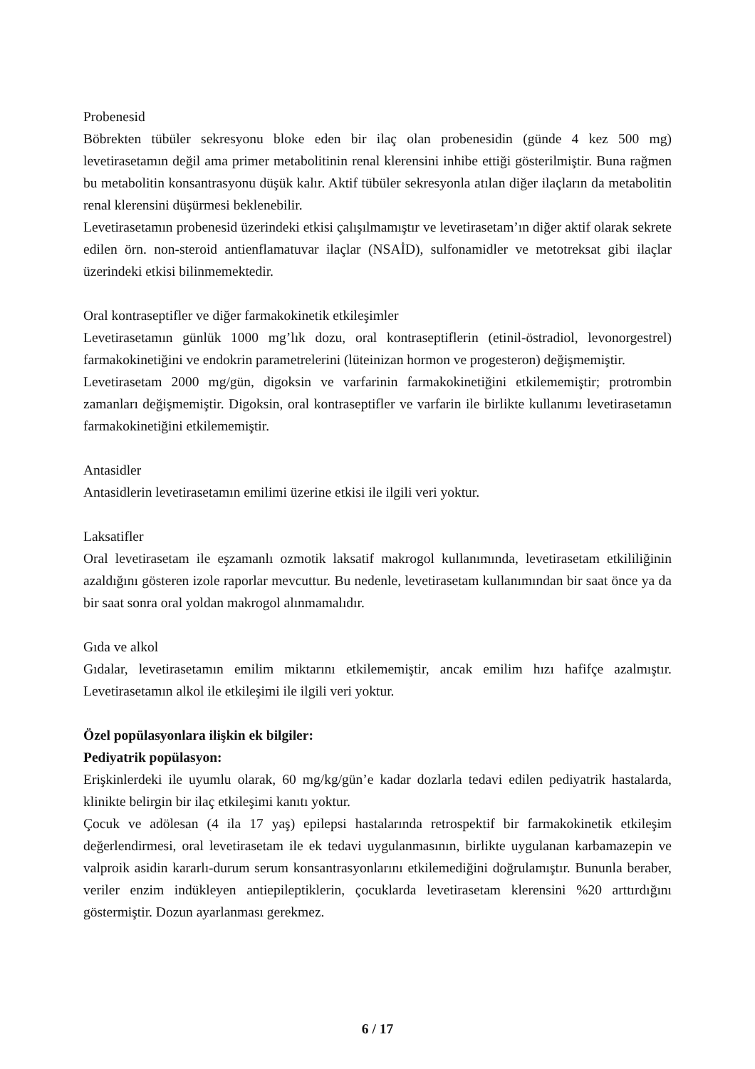Probenesid
Böbrekten tübüler sekresyonu bloke eden bir ilaç olan probenesidin (günde 4 kez 500 mg) levetirasetamın değil ama primer metabolitinin renal klerensini inhibe ettiği gösterilmiştir. Buna rağmen bu metabolitin konsantrasyonu düşük kalır. Aktif tübüler sekresyonla atılan diğer ilaçların da metabolitin renal klerensini düşürmesi beklenebilir.
Levetirasetamın probenesid üzerindeki etkisi çalışılmamıştır ve levetirasetam’ın diğer aktif olarak sekrete edilen örn. non-steroid antienflamatuvar ilaçlar (NSAİD), sulfonamidler ve metotreksat gibi ilaçlar üzerindeki etkisi bilinmemektedir.
Oral kontraseptifler ve diğer farmakokinetik etkileşimler
Levetirasetamın günlük 1000 mg’lık dozu, oral kontraseptiflerin (etinil-östradiol, levonorgestrel) farmakokinetiğini ve endokrin parametrelerini (lüteinizan hormon ve progesteron) değişmemiştir.
Levetirasetam 2000 mg/gün, digoksin ve varfarinin farmakokinetiğini etkilememiştir; protrombin zamanları değişmemiştir. Digoksin, oral kontraseptifler ve varfarin ile birlikte kullanımı levetirasetamın farmakokinetiğini etkilememiştir.
Antasidler
Antasidlerin levetirasetamın emilimi üzerine etkisi ile ilgili veri yoktur.
Laksatifler
Oral levetirasetam ile eşzamanlı ozmotik laksatif makrogol kullanımında, levetirasetam etkililiğinin azaldığını gösteren izole raporlar mevcuttur. Bu nedenle, levetirasetam kullanımından bir saat önce ya da bir saat sonra oral yoldan makrogol alınmamalıdır.
Gıda ve alkol
Gıdalar, levetirasetamın emilim miktarını etkilememiştir, ancak emilim hızı hafifçe azalmıştır. Levetirasetamın alkol ile etkileşimi ile ilgili veri yoktur.
Özel popülasyonlara ilişkin ek bilgiler:
Pediyatrik popülasyon:
Erişkinlerdeki ile uyumlu olarak, 60 mg/kg/gün’e kadar dozlarla tedavi edilen pediyatrik hastalarda, klinikte belirgin bir ilaç etkileşimi kanıtı yoktur.
Çocuk ve adölesan (4 ila 17 yaş) epilepsi hastalarında retrospektif bir farmakokinetik etkileşim değerlendirmesi, oral levetirasetam ile ek tedavi uygulanmasının, birlikte uygulanan karbamazepin ve valproik asidin kararlı-durum serum konsantrasyonlarını etkilemediğini doğrulamıştır. Bununla beraber, veriler enzim indükleyen antiepileptiklerin, çocuklarda levetirasetam klerensini %20 arttırdığını göstermiştir. Dozun ayarlanması gerekmez.
6 / 17